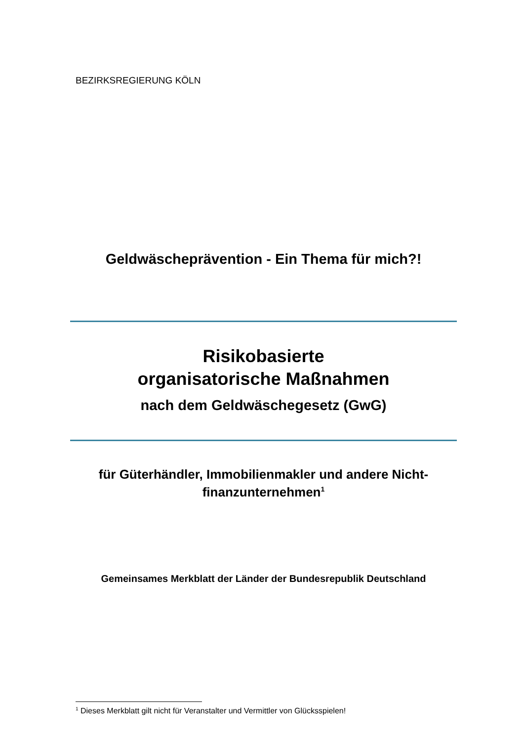BEZIRKSREGIERUNG KÖLN
Geldwäscheprävention - Ein Thema für mich?!
Risikobasierte
organisatorische Maßnahmen
nach dem Geldwäschegesetz (GwG)
für Güterhändler, Immobilienmakler und andere Nicht-finanzunternehmen<sup>1</sup>
Gemeinsames Merkblatt der Länder der Bundesrepublik Deutschland
<sup>1</sup> Dieses Merkblatt gilt nicht für Veranstalter und Vermittler von Glücksspielen!